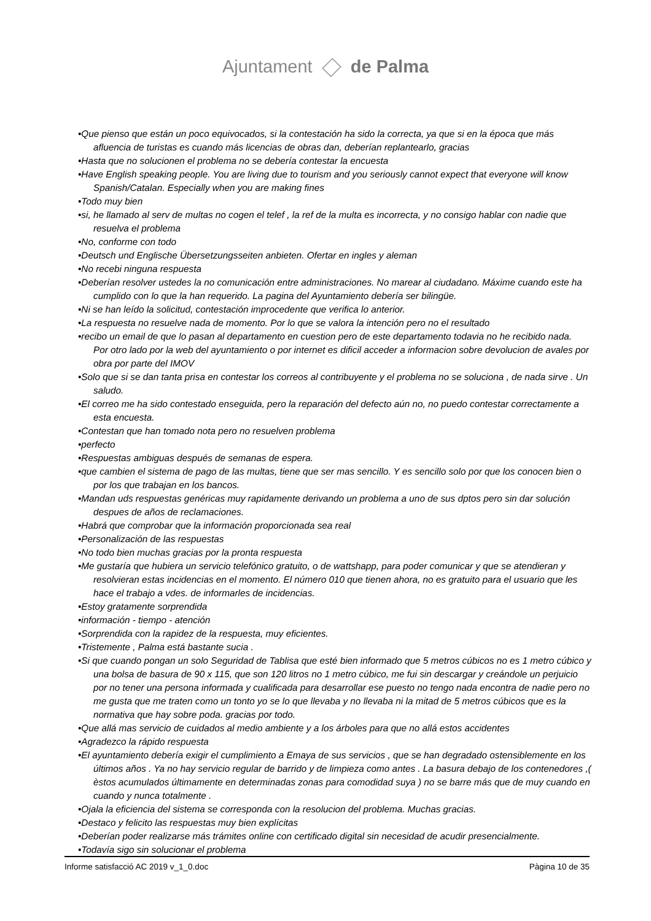Ajuntament de Palma
•Que pienso que están un poco equivocados, si la contestación ha sido la correcta, ya que si en la época que más afluencia de turistas es cuando más licencias de obras dan, deberían replantearlo, gracias
•Hasta que no solucionen el problema no se debería contestar la encuesta
•Have English speaking people. You are living due to tourism and you seriously cannot expect that everyone will know Spanish/Catalan. Especially when you are making fines
•Todo muy bien
•si, he llamado al serv de multas no cogen el telef , la ref de la multa es incorrecta, y no consigo hablar con nadie que resuelva el problema
•No, conforme con todo
•Deutsch und Englische Übersetzungsseiten anbieten. Ofertar en ingles y aleman
•No recebi ninguna respuesta
•Deberían resolver ustedes la no comunicación entre administraciones. No marear al ciudadano. Máxime cuando este ha cumplido con lo que la han requerido. La pagina del Ayuntamiento debería ser bilingüe.
•Ni se han leído la solicitud, contestación improcedente que verifica lo anterior.
•La respuesta no resuelve nada de momento. Por lo que se valora la intención pero no el resultado
•recibo un email de que lo pasan al departamento en cuestion pero de este departamento todavia no he recibido nada.
Por otro lado por la web del ayuntamiento o por internet es dificil acceder a informacion sobre devolucion de avales por obra por parte del IMOV
•Solo que si se dan tanta prisa en contestar los correos al contribuyente y el problema no se soluciona , de nada sirve . Un saludo.
•El correo me ha sido contestado enseguida, pero la reparación del defecto aún no, no puedo contestar correctamente a esta encuesta.
•Contestan que han tomado nota pero no resuelven problema
•perfecto
•Respuestas ambiguas después de semanas de espera.
•que cambien el sistema de pago de las multas, tiene que ser mas sencillo. Y es sencillo solo por que los conocen bien o por los que trabajan en los bancos.
•Mandan uds respuestas genéricas muy rapidamente derivando un problema a uno de sus dptos pero sin dar solución despues de años de reclamaciones.
•Habrá que comprobar que la información proporcionada sea real
•Personalización de las respuestas
•No todo bien muchas gracias por la pronta respuesta
•Me gustaría que hubiera un servicio telefónico gratuito, o de wattshapp, para poder comunicar y que se atendieran y resolvieran estas incidencias en el momento. El número 010 que tienen ahora, no es gratuito para el usuario que les hace el trabajo a vdes. de informarles de incidencias.
•Estoy gratamente sorprendida
•información - tiempo - atención
•Sorprendida con la rapidez de la respuesta, muy eficientes.
•Tristemente , Palma está bastante sucia .
•Si que cuando pongan un solo Seguridad de Tablisa que esté bien informado que 5 metros cúbicos no es 1 metro cúbico y una bolsa de basura de 90 x 115, que son 120 litros no 1 metro cúbico, me fui sin descargar y creándole un perjuicio por no tener una persona informada y cualificada para desarrollar ese puesto no tengo nada encontra de nadie pero no me gusta que me traten como un tonto yo se lo que llevaba y no llevaba ni la mitad de 5 metros cúbicos que es la normativa que hay sobre poda. gracias por todo.
•Que allá mas servicio de cuidados al medio ambiente y a los árboles para que no allá estos accidentes
•Agradezco la rápido respuesta
•El ayuntamiento debería exigir el cumplimiento a Emaya de sus servicios , que se han degradado ostensiblemente en los últimos años . Ya no hay servicio regular de barrido y de limpieza como antes . La basura debajo de los contenedores ,( èstos acumulados últimamente en determinadas zonas para comodidad suya ) no se barre más que de muy cuando en cuando y nunca totalmente .
•Ojala la eficiencia del sistema se corresponda con la resolucion del problema. Muchas gracias.
•Destaco y felicito las respuestas muy bien explícitas
•Deberían poder realizarse más trámites online con certificado digital sin necesidad de acudir presencialmente.
•Todavía sigo sin solucionar el problema
Informe satisfacció AC 2019 v_1_0.doc Pàgina 10 de 35